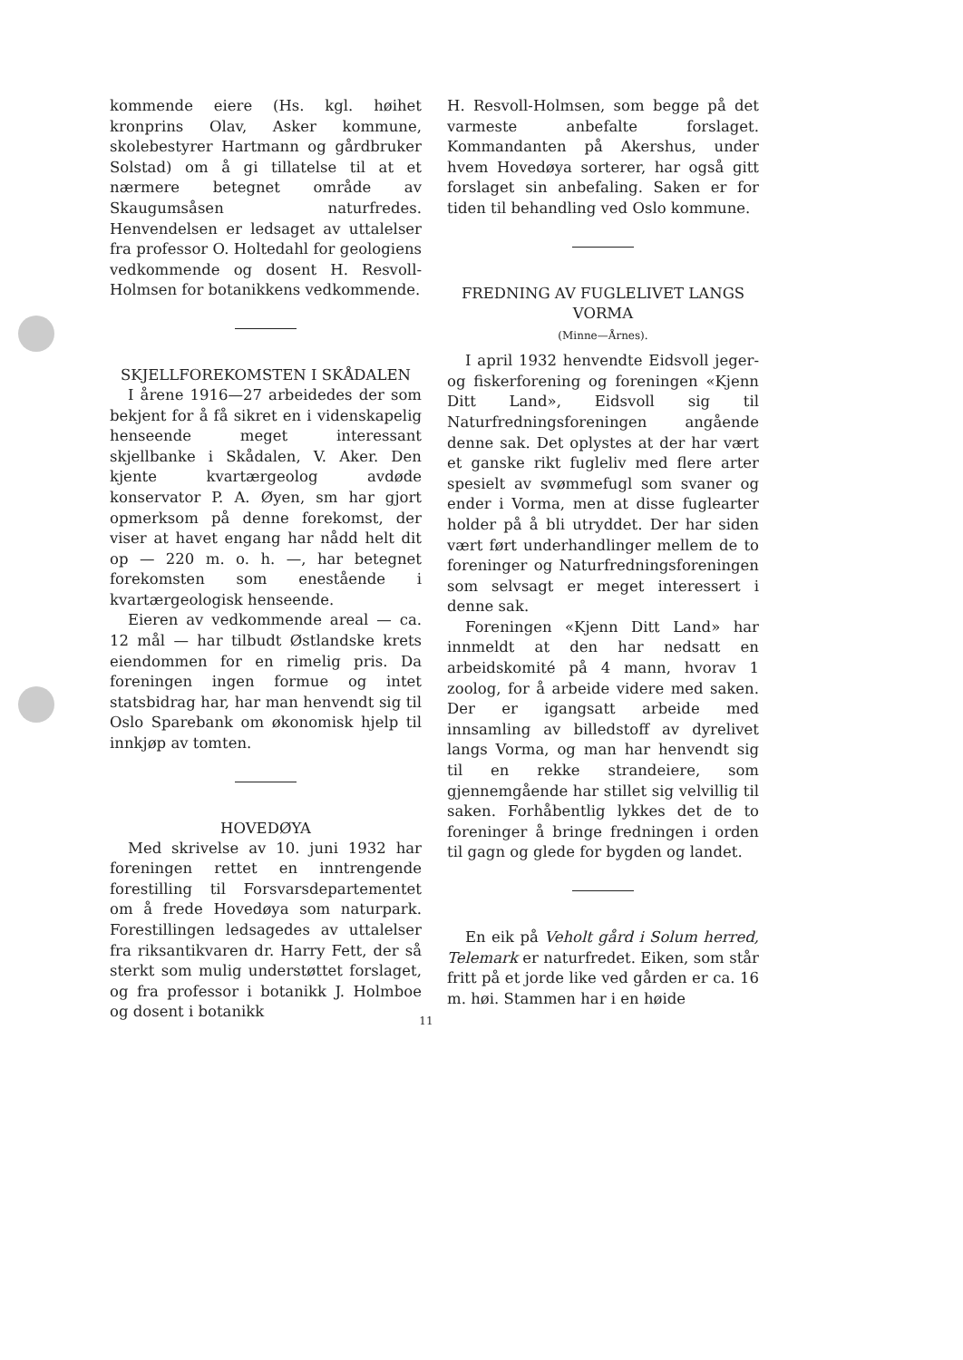kommende eiere (Hs. kgl. høihet kronprins Olav, Asker kommune, skolebestyrer Hartmann og gårdbruker Solstad) om å gi tillatelse til at et nærmere betegnet område av Skaugumsåsen naturfredes. Henvendelsen er ledsaget av uttalelser fra professor O. Holtedahl for geologiens vedkommende og dosent H. Resvoll-Holmsen for botanikkens vedkommende.
SKJELLFOREKOMSTEN I SKÅDALEN
I årene 1916—27 arbeidedes der som bekjent for å få sikret en i videnskapelig henseende meget interessant skjellbanke i Skådalen, V. Aker. Den kjente kvartærgeolog avdøde konservator P. A. Øyen, sm har gjort opmerksom på denne forekomst, der viser at havet engang har nådd helt dit op — 220 m. o. h. —, har betegnet forekomsten som enestående i kvartærgeologisk henseende.
Eieren av vedkommende areal — ca. 12 mål — har tilbudt Østlandske krets eiendommen for en rimelig pris. Da foreningen ingen formue og intet statsbidrag har, har man henvendt sig til Oslo Sparebank om økonomisk hjelp til innkjøp av tomten.
HOVEDØYA
Med skrivelse av 10. juni 1932 har foreningen rettet en inntrengende forestilling til Forsvarsdepartementet om å frede Hovedøya som naturpark. Forestillingen ledsagedes av uttalelser fra riksantikvaren dr. Harry Fett, der så sterkt som mulig understøttet forslaget, og fra professor i botanikk J. Holmboe og dosent i botanikk
H. Resvoll-Holmsen, som begge på det varmeste anbefalte forslaget. Kommandanten på Akershus, under hvem Hovedøya sorterer, har også gitt forslaget sin anbefaling. Saken er for tiden til behandling ved Oslo kommune.
FREDNING AV FUGLELIVET LANGS VORMA
(Minne—Årnes).
I april 1932 henvendte Eidsvoll jeger- og fiskerforening og foreningen «Kjenn Ditt Land», Eidsvoll sig til Naturfredningsforeningen angående denne sak. Det oplystes at der har vært et ganske rikt fugleliv med flere arter spesielt av svømmefugl som svaner og ender i Vorma, men at disse fuglearter holder på å bli utryddet. Der har siden vært ført underhandlinger mellem de to foreninger og Naturfredningsforeningen som selvsagt er meget interessert i denne sak.
Foreningen «Kjenn Ditt Land» har innmeldt at den har nedsatt en arbeidskomité på 4 mann, hvorav 1 zoolog, for å arbeide videre med saken. Der er igangsatt arbeide med innsamling av billedstoff av dyrelivet langs Vorma, og man har henvendt sig til en rekke strandeiere, som gjennemgående har stillet sig velvillig til saken. Forhåbentlig lykkes det de to foreninger å bringe fredningen i orden til gagn og glede for bygden og landet.
En eik på Veholt gård i Solum herred, Telemark er naturfredet. Eiken, som står fritt på et jorde like ved gården er ca. 16 m. høi. Stammen har i en høide
11